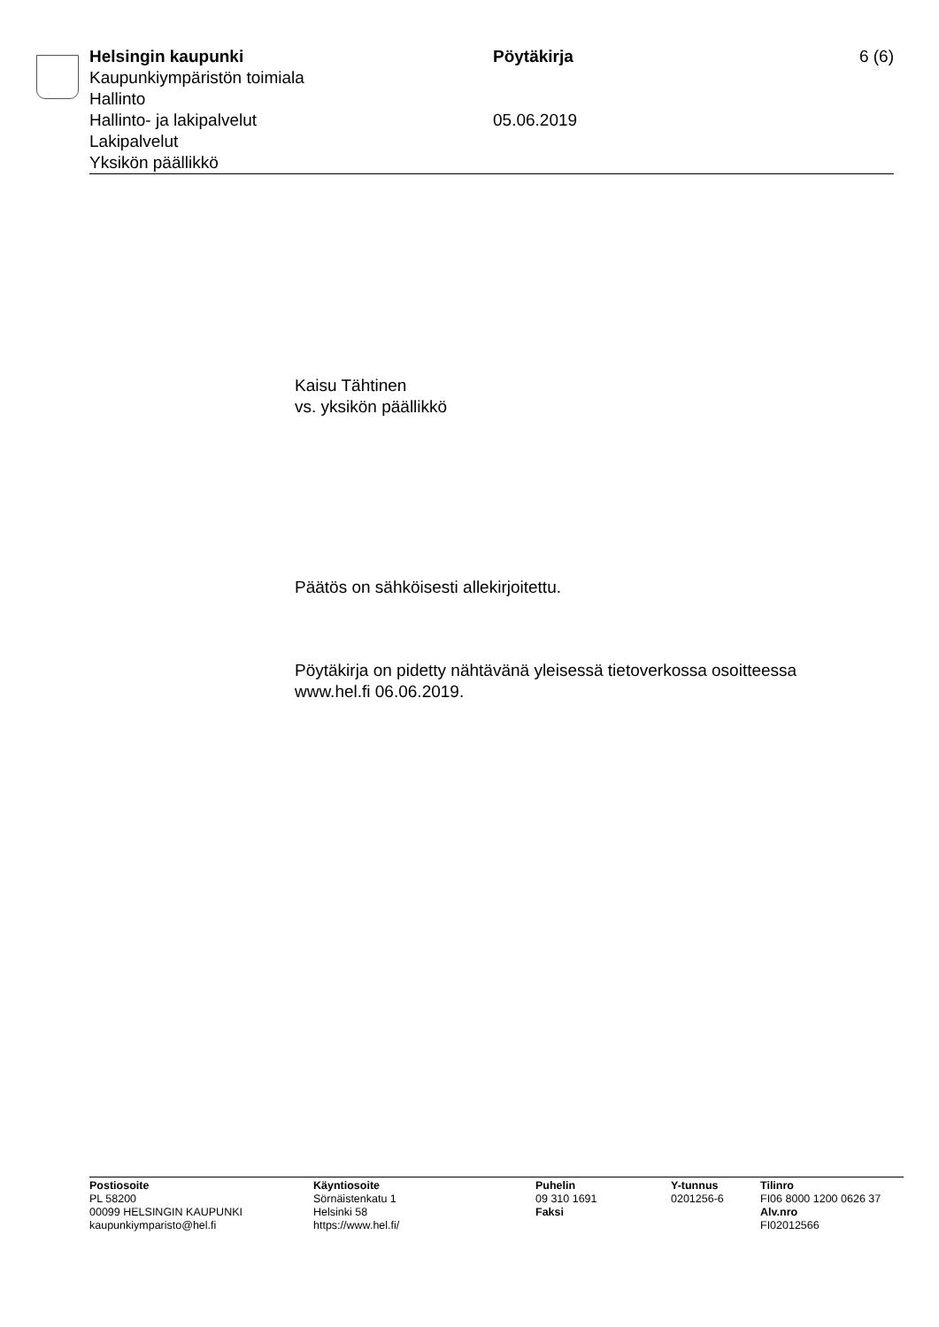Helsingin kaupunki
Kaupunkiympäristön toimiala
Hallinto
Hallinto- ja lakipalvelut
Lakipalvelut
Yksikön päällikkö
Pöytäkirja
05.06.2019
6 (6)
Kaisu Tähtinen
vs. yksikön päällikkö
Päätös on sähköisesti allekirjoitettu.
Pöytäkirja on pidetty nähtävänä yleisessä tietoverkossa osoitteessa
www.hel.fi 06.06.2019.
Postiosoite
PL 58200
00099 HELSINGIN KAUPUNKI
kaupunkiymparisto@hel.fi
Käyntiosoite
Sörnäistenkatu 1
Helsinki 58
https://www.hel.fi/
Puhelin
09 310 1691
Faksi
Y-tunnus
0201256-6
Tilinro
FI06 8000 1200 0626 37
Alv.nro
FI02012566